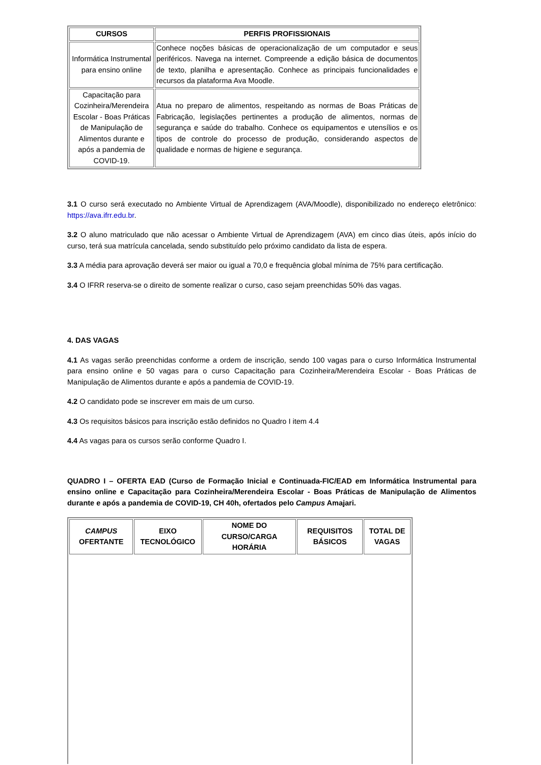| CURSOS | PERFIS PROFISSIONAIS |
| --- | --- |
| Informática Instrumental para ensino online | Conhece noções básicas de operacionalização de um computador e seus periféricos. Navega na internet. Compreende a edição básica de documentos de texto, planilha e apresentação. Conhece as principais funcionalidades e recursos da plataforma Ava Moodle. |
| Capacitação para Cozinheira/Merendeira Escolar - Boas Práticas de Manipulação de Alimentos durante e após a pandemia de COVID-19. | Atua no preparo de alimentos, respeitando as normas de Boas Práticas de Fabricação, legislações pertinentes a produção de alimentos, normas de segurança e saúde do trabalho. Conhece os equipamentos e utensílios e os tipos de controle do processo de produção, considerando aspectos de qualidade e normas de higiene e segurança. |
3.1 O curso será executado no Ambiente Virtual de Aprendizagem (AVA/Moodle), disponibilizado no endereço eletrônico: https://ava.ifrr.edu.br.
3.2 O aluno matriculado que não acessar o Ambiente Virtual de Aprendizagem (AVA) em cinco dias úteis, após início do curso, terá sua matrícula cancelada, sendo substituído pelo próximo candidato da lista de espera.
3.3 A média para aprovação deverá ser maior ou igual a 70,0 e frequência global mínima de 75% para certificação.
3.4 O IFRR reserva-se o direito de somente realizar o curso, caso sejam preenchidas 50% das vagas.
4. DAS VAGAS
4.1 As vagas serão preenchidas conforme a ordem de inscrição, sendo 100 vagas para o curso Informática Instrumental para ensino online e 50 vagas para o curso Capacitação para Cozinheira/Merendeira Escolar - Boas Práticas de Manipulação de Alimentos durante e após a pandemia de COVID-19.
4.2 O candidato pode se inscrever em mais de um curso.
4.3 Os requisitos básicos para inscrição estão definidos no Quadro I item 4.4
4.4 As vagas para os cursos serão conforme Quadro I.
QUADRO I – OFERTA EAD (Curso de Formação Inicial e Continuada-FIC/EAD em Informática Instrumental para ensino online e Capacitação para Cozinheira/Merendeira Escolar - Boas Práticas de Manipulação de Alimentos durante e após a pandemia de COVID-19, CH 40h, ofertados pelo Campus Amajari.
| CAMPUS OFERTANTE | EIXO TECNOLÓGICO | NOME DO CURSO/CARGA HORÁRIA | REQUISITOS BÁSICOS | TOTAL DE VAGAS |
| --- | --- | --- | --- | --- |